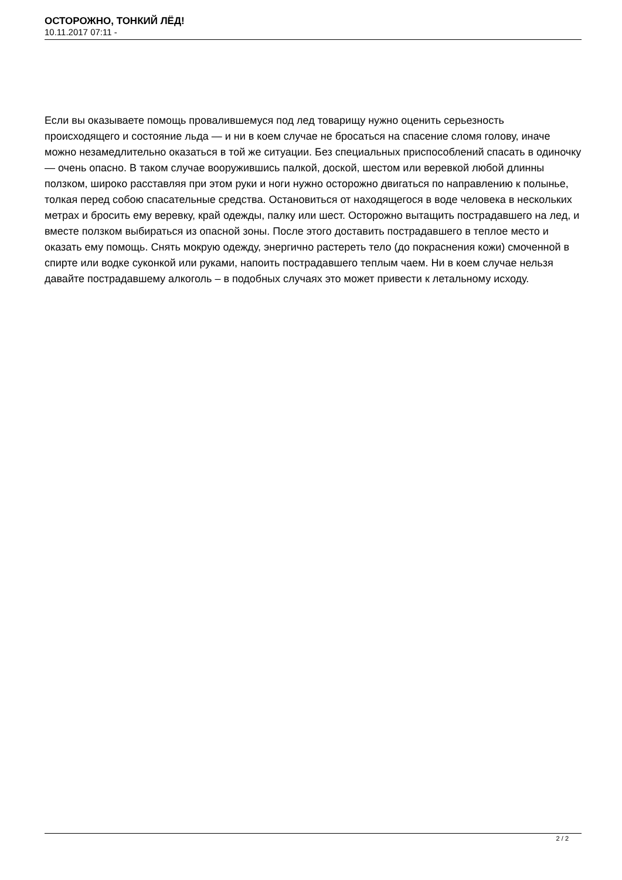ОСТОРОЖНО, ТОНКИЙ ЛЁД!
10.11.2017 07:11 -
Если вы оказываете помощь провалившемуся под лед товарищу нужно оценить серьезность происходящего и состояние льда — и ни в коем случае не бросаться на спасение сломя голову, иначе можно незамедлительно оказаться в той же ситуации. Без специальных приспособлений спасать в одиночку — очень опасно. В таком случае вооружившись палкой, доской, шестом или веревкой любой длинны ползком, широко расставляя при этом руки и ноги нужно осторожно двигаться по направлению к полынье, толкая перед собою спасательные средства. Остановиться от находящегося в воде человека в нескольких метрах и бросить ему веревку, край одежды, палку или шест. Осторожно вытащить пострадавшего на лед, и вместе ползком выбираться из опасной зоны. После этого доставить пострадавшего в теплое место и оказать ему помощь. Снять мокрую одежду, энергично растереть тело (до покраснения кожи) смоченной в спирте или водке суконкой или руками, напоить пострадавшего теплым чаем. Ни в коем случае нельзя давайте пострадавшему алкоголь – в подобных случаях это может привести к летальному исходу.
2 / 2